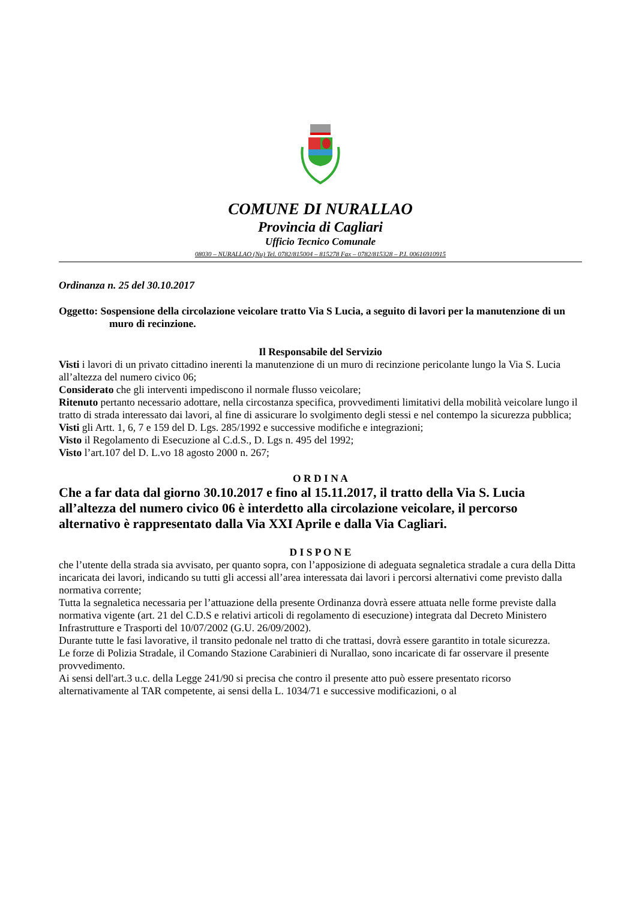COMUNE DI NURALLAO
Provincia di Cagliari
Ufficio Tecnico Comunale
08030 – NURALLAO (Nu) Tel. 0782/815004 – 815278 Fax – 0782/815328 – P.I. 00616910915
Ordinanza n. 25 del 30.10.2017
Oggetto: Sospensione della circolazione veicolare tratto Via S Lucia, a seguito di lavori per la manutenzione di un muro di recinzione.
Il Responsabile del Servizio
Visti i lavori di un privato cittadino inerenti la manutenzione di un muro di recinzione pericolante lungo la Via S. Lucia all’altezza del numero civico 06;
Considerato che gli interventi impediscono il normale flusso veicolare;
Ritenuto pertanto necessario adottare, nella circostanza specifica, provvedimenti limitativi della mobilità veicolare lungo il tratto di strada interessato dai lavori, al fine di assicurare lo svolgimento degli stessi e nel contempo la sicurezza pubblica;
Visti gli Artt. 1, 6, 7 e 159 del D. Lgs. 285/1992 e successive modifiche e integrazioni;
Visto il Regolamento di Esecuzione al C.d.S., D. Lgs n. 495 del 1992;
Visto l’art.107 del D. L.vo 18 agosto 2000 n. 267;
O R D I N A
Che a far data dal giorno 30.10.2017 e fino al 15.11.2017, il tratto della Via S. Lucia all’altezza del numero civico 06 è interdetto alla circolazione veicolare, il percorso alternativo è rappresentato dalla Via XXI Aprile e dalla Via Cagliari.
D I S P O N E
che l’utente della strada sia avvisato, per quanto sopra, con l’apposizione di adeguata segnaletica stradale a cura della Ditta incaricata dei lavori, indicando su tutti gli accessi all’area interessata dai lavori i percorsi alternativi come previsto dalla normativa corrente;
Tutta la segnaletica necessaria per l’attuazione della presente Ordinanza dovrà essere attuata nelle forme previste dalla normativa vigente (art. 21 del C.D.S e relativi articoli di regolamento di esecuzione) integrata dal Decreto Ministero Infrastrutture e Trasporti del 10/07/2002 (G.U. 26/09/2002).
Durante tutte le fasi lavorative, il transito pedonale nel tratto di che trattasi, dovrà essere garantito in totale sicurezza.
Le forze di Polizia Stradale, il Comando Stazione Carabinieri di Nurallao, sono incaricate di far osservare il presente provvedimento.
Ai sensi dell'art.3 u.c. della Legge 241/90 si precisa che contro il presente atto può essere presentato ricorso alternativamente al TAR competente, ai sensi della L. 1034/71 e successive modificazioni, o al